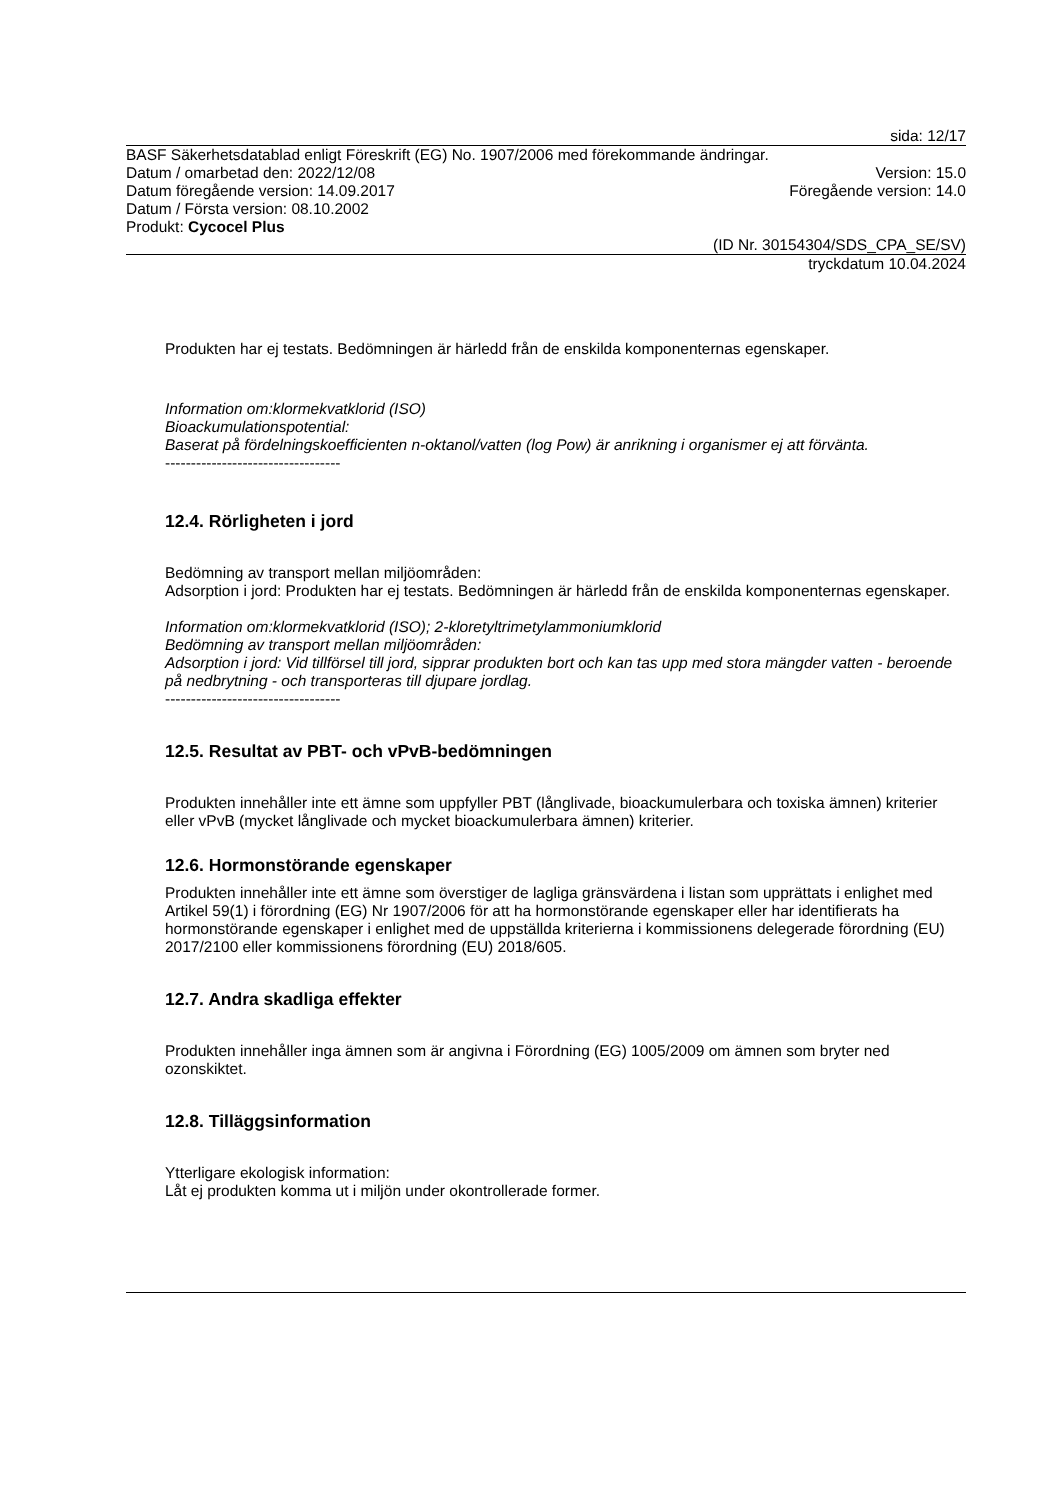sida: 12/17
BASF Säkerhetsdatablad enligt Föreskrift (EG) No. 1907/2006 med förekommande ändringar.
Datum / omarbetad den: 2022/12/08 Version: 15.0
Datum föregående version: 14.09.2017 Föregående version: 14.0
Datum / Första version: 08.10.2002
Produkt: Cycocel Plus
(ID Nr. 30154304/SDS_CPA_SE/SV)
tryckdatum 10.04.2024
Produkten har ej testats. Bedömningen är härledd från de enskilda komponenternas egenskaper.
Information om:klormekvatklorid (ISO)
Bioackumulationspotential:
Baserat på fördelningskoefficienten n-oktanol/vatten (log Pow) är anrikning i organismer ej att förvänta.
----------------------------------
12.4. Rörligheten i jord
Bedömning av transport mellan miljöområden:
Adsorption i jord: Produkten har ej testats. Bedömningen är härledd från de enskilda komponenternas egenskaper.
Information om:klormekvatklorid (ISO); 2-kloretyltrimetylammoniumklorid
Bedömning av transport mellan miljöområden:
Adsorption i jord: Vid tillförsel till jord, sipprar produkten bort och kan tas upp med stora mängder vatten - beroende på nedbrytning - och transporteras till djupare jordlag.
----------------------------------
12.5. Resultat av PBT- och vPvB-bedömningen
Produkten innehåller inte ett ämne som uppfyller PBT (långlivade, bioackumulerbara och toxiska ämnen) kriterier eller vPvB (mycket långlivade och mycket bioackumulerbara ämnen) kriterier.
12.6. Hormonstörande egenskaper
Produkten innehåller inte ett ämne som överstiger de lagliga gränsvärdena i listan som upprättats i enlighet med Artikel 59(1) i förordning (EG) Nr 1907/2006 för att ha hormonstörande egenskaper eller har identifierats ha hormonstörande egenskaper i enlighet med de uppställda kriterierna i kommissionens delegerade förordning (EU) 2017/2100 eller kommissionens förordning (EU) 2018/605.
12.7. Andra skadliga effekter
Produkten innehåller inga ämnen som är angivna i Förordning (EG) 1005/2009 om ämnen som bryter ned ozonskiktet.
12.8. Tilläggsinformation
Ytterligare ekologisk information:
Låt ej produkten komma ut i miljön under okontrollerade former.